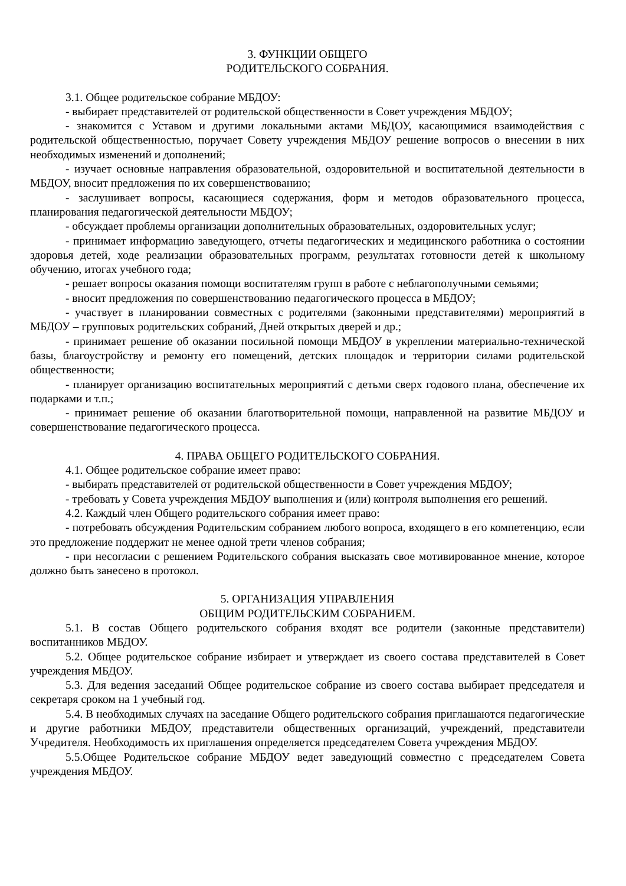3. ФУНКЦИИ ОБЩЕГО
РОДИТЕЛЬСКОГО СОБРАНИЯ.
3.1. Общее родительское собрание МБДОУ:
- выбирает представителей от родительской общественности в Совет учреждения МБДОУ;
- знакомится с Уставом и другими локальными актами МБДОУ, касающимися взаимодействия с родительской общественностью, поручает Совету учреждения МБДОУ решение вопросов о внесении в них необходимых изменений и дополнений;
- изучает основные направления образовательной, оздоровительной и воспитательной деятельности в МБДОУ, вносит предложения по их совершенствованию;
- заслушивает вопросы, касающиеся содержания, форм и методов образовательного процесса, планирования педагогической деятельности МБДОУ;
- обсуждает проблемы организации дополнительных образовательных, оздоровительных услуг;
- принимает информацию заведующего, отчеты педагогических и медицинского работника о состоянии здоровья детей, ходе реализации образовательных программ, результатах готовности детей к школьному обучению, итогах учебного года;
- решает вопросы оказания помощи воспитателям групп в работе с неблагополучными семьями;
- вносит предложения по совершенствованию педагогического процесса в МБДОУ;
- участвует в планировании совместных с родителями (законными представителями) мероприятий в МБДОУ – групповых родительских собраний, Дней открытых дверей и др.;
- принимает решение об оказании посильной помощи МБДОУ в укреплении материально-технической базы, благоустройству и ремонту его помещений, детских площадок и территории силами родительской общественности;
- планирует организацию воспитательных мероприятий с детьми сверх годового плана, обеспечение их подарками и т.п.;
- принимает решение об оказании благотворительной помощи, направленной на развитие МБДОУ и совершенствование педагогического процесса.
4. ПРАВА ОБЩЕГО РОДИТЕЛЬСКОГО СОБРАНИЯ.
4.1. Общее родительское собрание имеет право:
- выбирать представителей от родительской общественности в Совет учреждения МБДОУ;
- требовать у Совета учреждения МБДОУ выполнения и (или) контроля выполнения его решений.
4.2. Каждый член Общего родительского собрания имеет право:
- потребовать обсуждения Родительским собранием любого вопроса, входящего в его компетенцию, если это предложение поддержит не менее одной трети членов собрания;
- при несогласии с решением Родительского собрания высказать свое мотивированное мнение, которое должно быть занесено в протокол.
5. ОРГАНИЗАЦИЯ УПРАВЛЕНИЯ
ОБЩИМ РОДИТЕЛЬСКИМ СОБРАНИЕМ.
5.1. В состав Общего родительского собрания входят все родители (законные представители) воспитанников МБДОУ.
5.2. Общее родительское собрание избирает и утверждает из своего состава представителей в Совет учреждения МБДОУ.
5.3. Для ведения заседаний Общее родительское собрание из своего состава выбирает председателя и секретаря сроком на 1 учебный год.
5.4. В необходимых случаях на заседание Общего родительского собрания приглашаются педагогические и другие работники МБДОУ, представители общественных организаций, учреждений, представители Учредителя. Необходимость их приглашения определяется председателем Совета учреждения МБДОУ.
5.5.Общее Родительское собрание МБДОУ ведет заведующий совместно с председателем Совета учреждения МБДОУ.